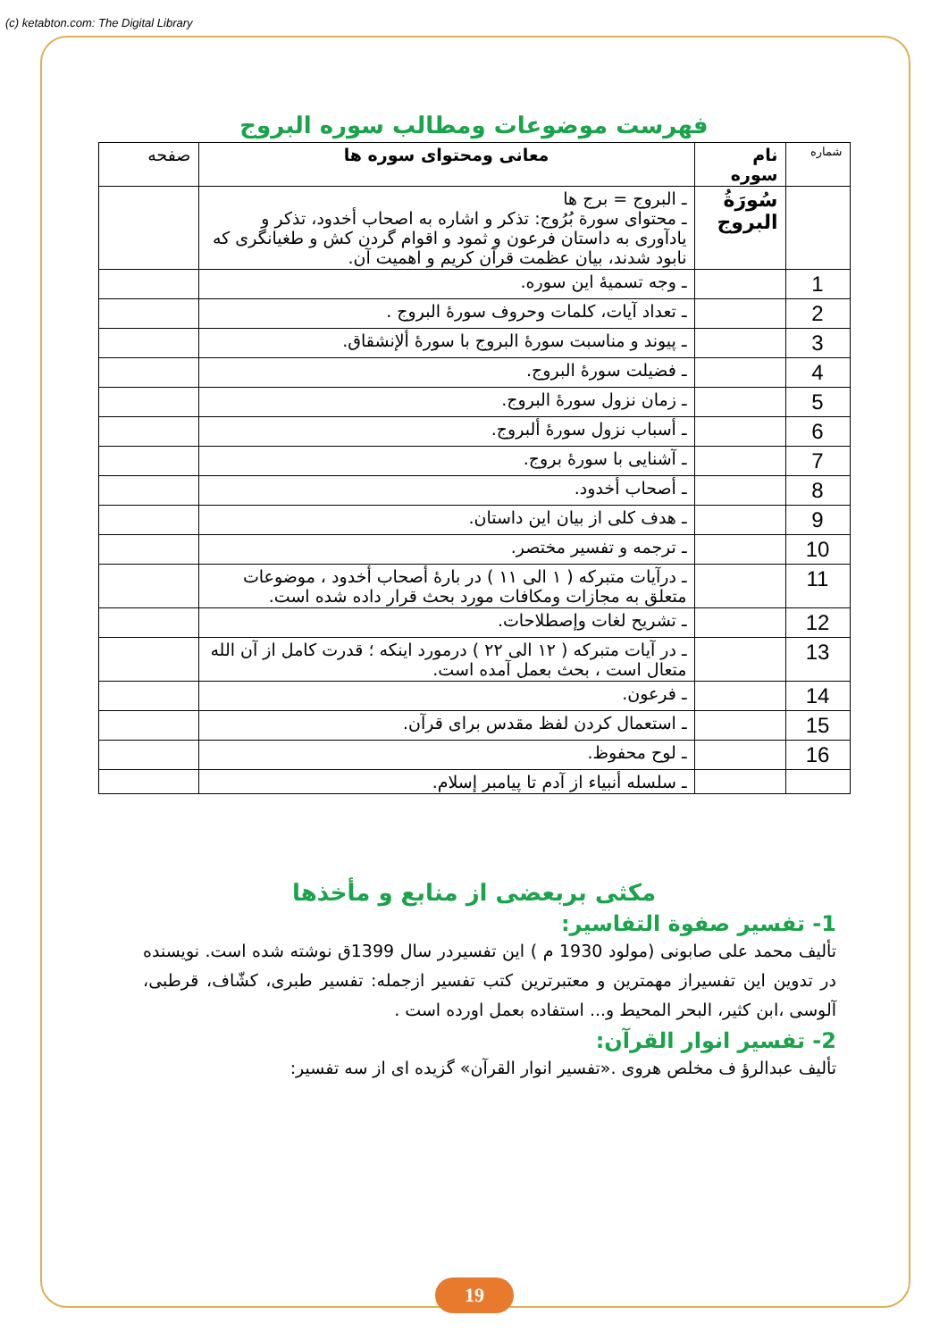(c) ketabton.com: The Digital Library
فهرست موضوعات ومطالب سوره البروج
| شماره | نام سوره | معانی ومحتوای سوره ها | صفحه |
| --- | --- | --- | --- |
| | سُورَةُ البروج | ـ البروج = برج ها ـ محتوای سورة بُرُوج: تذکر و اشاره به اصحاب أخدود، تذکر و یادآوری به داستان فرعون و ثمود و اقوام گردن کش و طغیانگری که نابود شدند، بیان عظمت قرآن کریم و اهمیت آن. | |
| 1 | | ـ وجه تسمیهٔ این سوره. | |
| 2 | | ـ تعداد آیات، کلمات وحروف سورهٔ البروج . | |
| 3 | | ـ پیوند و مناسبت سورهٔ البروج با سورهٔ ألإنشقاق. | |
| 4 | | ـ فضیلت سورهٔ البروج. | |
| 5 | | ـ زمان نزول سورهٔ البروج. | |
| 6 | | ـ أسباب نزول سورهٔ ألبروج. | |
| 7 | | ـ آشنایی با سورهٔ بروج. | |
| 8 | | ـ أصحاب أخدود. | |
| 9 | | ـ هدف کلی از بیان این داستان. | |
| 10 | | ـ ترجمه و تفسیر مختصر. | |
| 11 | | ـ درآیات متبرکه ( ١ الی ١١ ) در بارهٔ أصحاب أخدود ، موضوعات متعلق به مجازات ومکافات مورد بحث قرار داده شده است. | |
| 12 | | ـ تشریح لغات وإصطلاحات. | |
| 13 | | ـ در آیات متبرکه ( ١٢ الی ٢٢ ) درمورد اینکه ؛ قدرت کامل از آن الله متعال است ، بحث بعمل آمده است. | |
| 14 | | ـ فرعون. | |
| 15 | | ـ استعمال کردن لفظ مقدس برای قرآن. | |
| 16 | | ـ لوح محفوظ. | |
| | | ـ سلسله أنبیاء از آدم تا پیامبر إسلام. | |
مکثی بربعضی از منابع و مأخذها
1- تفسیر صفوة التفاسیر:
تألیف محمد علی صابونی (مولود 1930 م ) این تفسیردر سال 1399ق نوشته شده است. نویسنده در تدوین این تفسیراز مهمترین و معتبرترین کتب تفسیر ازجمله: تفسیر طبری، کشّاف، قرطبی، آلوسی ،ابن کثیر، البحر المحیط و... استفاده بعمل اورده است .
2- تفسیر انوار القرآن:
تألیف عبدالرؤ ف مخلص هروی .«تفسیر انوار القرآن» گزیده ای از سه تفسیر:
19